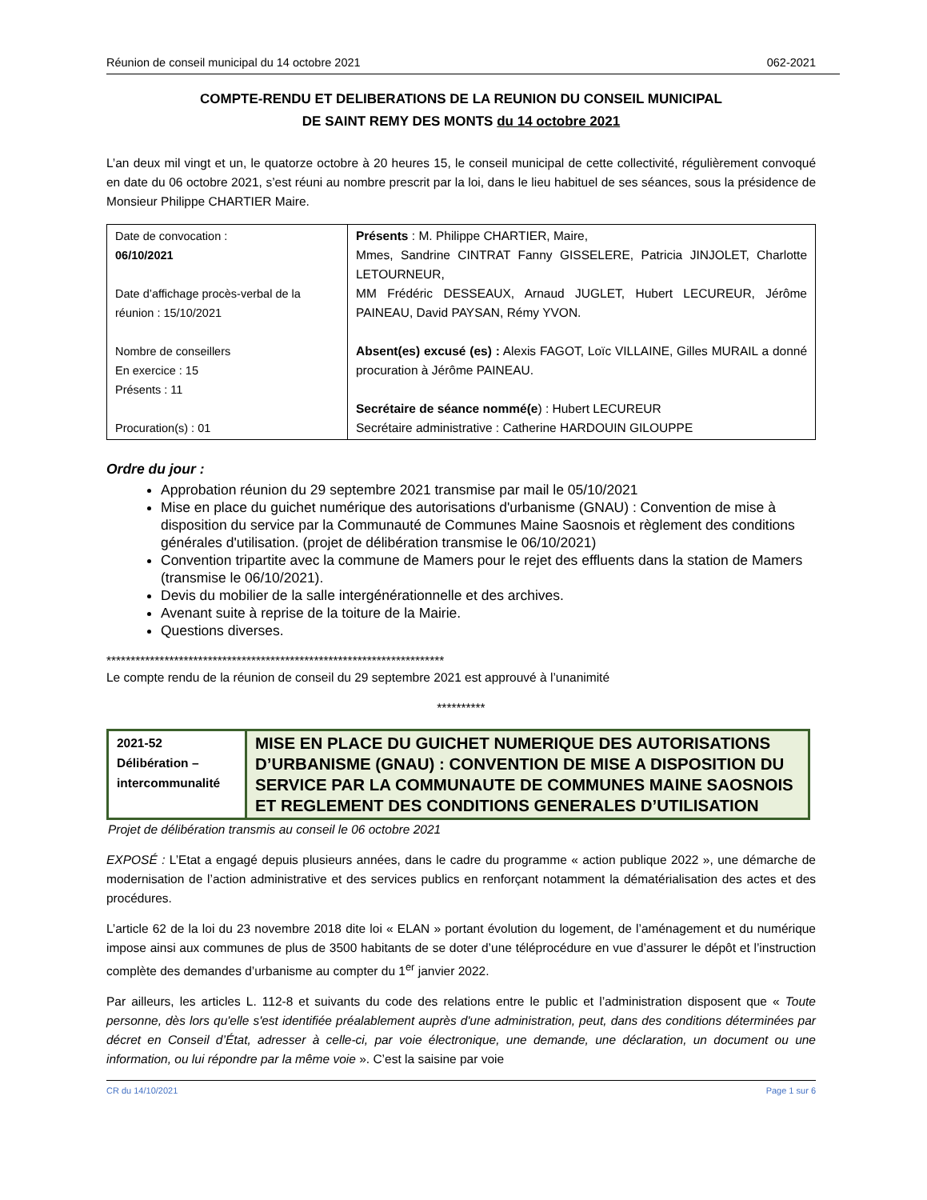Réunion de conseil municipal du 14 octobre 2021 062-2021
COMPTE-RENDU ET DELIBERATIONS DE LA REUNION DU CONSEIL MUNICIPAL
DE SAINT REMY DES MONTS du 14 octobre 2021
L’an deux mil vingt et un, le quatorze octobre à 20 heures 15, le conseil municipal de cette collectivité, régulièrement convoqué en date du 06 octobre 2021, s’est réuni au nombre prescrit par la loi, dans le lieu habituel de ses séances, sous la présidence de Monsieur Philippe CHARTIER Maire.
| Date de convocation : 06/10/2021 Date d’affichage procès-verbal de la réunion : 15/10/2021 Nombre de conseillers En exercice : 15 Présents : 11 Procuration(s) : 01 | Présents : M. Philippe CHARTIER, Maire, Mmes, Sandrine CINTRAT Fanny GISSELERE, Patricia JINJOLET, Charlotte LETOURNEUR, MM Frédéric DESSEAUX, Arnaud JUGLET, Hubert LECUREUR, Jérôme PAINEAU, David PAYSAN, Rémy YVON. Absent(es) excusé (es) : Alexis FAGOT, Loïc VILLAINE, Gilles MURAIL a donné procuration à Jérôme PAINEAU. Secrétaire de séance nommé(e ) : Hubert LECUREUR Secrétaire administrative : Catherine HARDOUIN GILOUPPE |
Ordre du jour :
Approbation réunion du 29 septembre 2021 transmise par mail le 05/10/2021
Mise en place du guichet numérique des autorisations d'urbanisme (GNAU) : Convention de mise à disposition du service par la Communauté de Communes Maine Saosnois et règlement des conditions générales d'utilisation. (projet de délibération transmise le 06/10/2021)
Convention tripartite avec la commune de Mamers pour le rejet des effluents dans la station de Mamers (transmise le 06/10/2021).
Devis du mobilier de la salle intergénérationnelle et des archives.
Avenant suite à reprise de la toiture de la Mairie.
Questions diverses.
**********************************************************************
Le compte rendu de la réunion de conseil du 29 septembre 2021 est approuvé à l’unanimité
**********
| 2021-52 Délibération – intercommunalité | MISE EN PLACE DU GUICHET NUMERIQUE DES AUTORISATIONS D’URBANISME (GNAU) : CONVENTION DE MISE A DISPOSITION DU SERVICE PAR LA COMMUNAUTE DE COMMUNES MAINE SAOSNOIS ET REGLEMENT DES CONDITIONS GENERALES D’UTILISATION |
Projet de délibération transmis au conseil le 06 octobre 2021
EXPOSÉ : L’Etat a engagé depuis plusieurs années, dans le cadre du programme « action publique 2022 », une démarche de modernisation de l’action administrative et des services publics en renforçant notamment la dématérialisation des actes et des procédures.
L’article 62 de la loi du 23 novembre 2018 dite loi « ELAN » portant évolution du logement, de l’aménagement et du numérique impose ainsi aux communes de plus de 3500 habitants de se doter d’une téléprocédure en vue d’assurer le dépôt et l’instruction complète des demandes d’urbanisme au compter du 1<sup>er</sup> janvier 2022.
Par ailleurs, les articles L. 112-8 et suivants du code des relations entre le public et l’administration disposent que « Toute personne, dès lors qu'elle s'est identifiée préalablement auprès d'une administration, peut, dans des conditions déterminées par décret en Conseil d’État, adresser à celle-ci, par voie électronique, une demande, une déclaration, un document ou une information, ou lui répondre par la même voie ». C’est la saisine par voie
CR du 14/10/2021 Page 1 sur 6